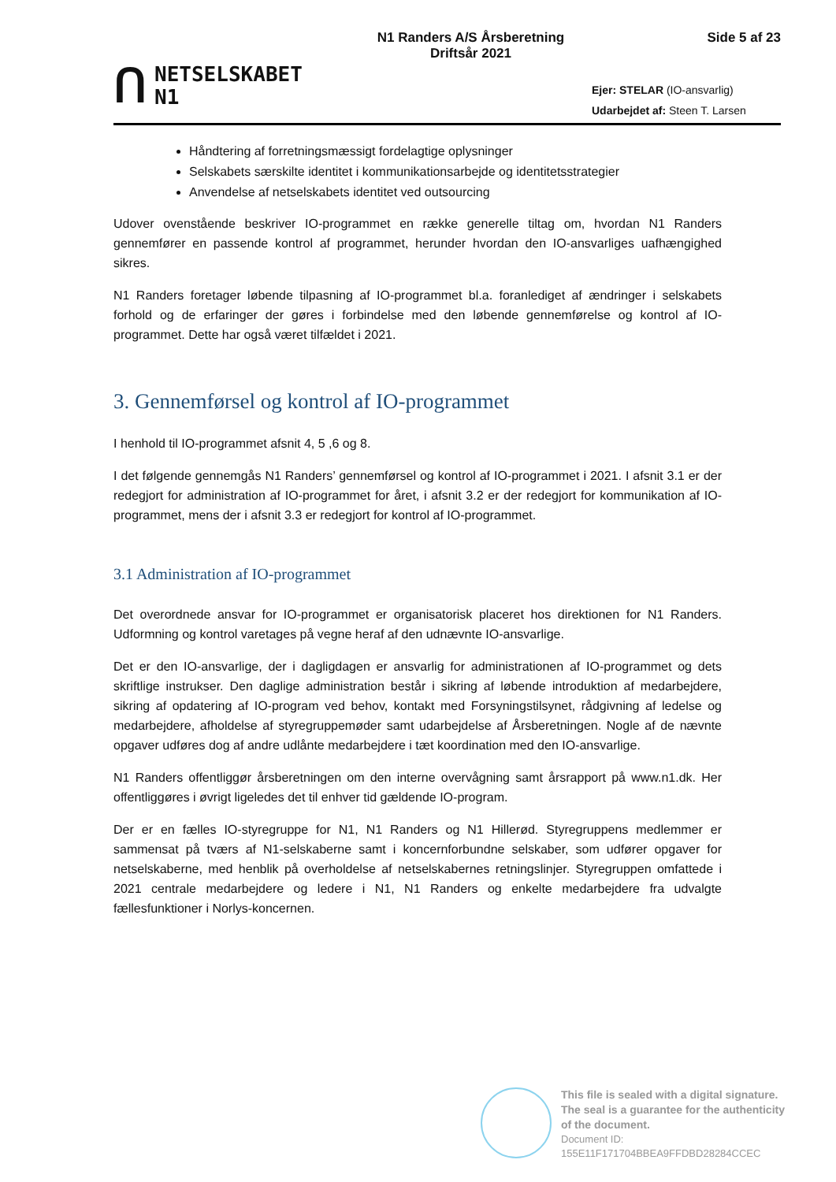ᑎ
NETSELSKABET
N1
N1 Randers A/S Årsberetning
Driftsår 2021
Side 5 af 23
Ejer: STELAR (IO-ansvarlig)
Udarbejdet af: Steen T. Larsen
Håndtering af forretningsmæssigt fordelagtige oplysninger
Selskabets særskilte identitet i kommunikationsarbejde og identitetsstrategier
Anvendelse af netselskabets identitet ved outsourcing
Udover ovenstående beskriver IO-programmet en række generelle tiltag om, hvordan N1 Randers gennemfører en passende kontrol af programmet, herunder hvordan den IO-ansvarliges uafhængighed sikres.
N1 Randers foretager løbende tilpasning af IO-programmet bl.a. foranlediget af ændringer i selskabets forhold og de erfaringer der gøres i forbindelse med den løbende gennemførelse og kontrol af IO-programmet. Dette har også været tilfældet i 2021.
3. Gennemførsel og kontrol af IO-programmet
I henhold til IO-programmet afsnit 4, 5 ,6 og 8.
I det følgende gennemgås N1 Randers’ gennemførsel og kontrol af IO-programmet i 2021. I afsnit 3.1 er der redegjort for administration af IO-programmet for året, i afsnit 3.2 er der redegjort for kommunikation af IO-programmet, mens der i afsnit 3.3 er redegjort for kontrol af IO-programmet.
3.1 Administration af IO-programmet
Det overordnede ansvar for IO-programmet er organisatorisk placeret hos direktionen for N1 Randers. Udformning og kontrol varetages på vegne heraf af den udnævnte IO-ansvarlige.
Det er den IO-ansvarlige, der i dagligdagen er ansvarlig for administrationen af IO-programmet og dets skriftlige instrukser. Den daglige administration består i sikring af løbende introduktion af medarbejdere, sikring af opdatering af IO-program ved behov, kontakt med Forsyningstilsynet, rådgivning af ledelse og medarbejdere, afholdelse af styregruppemøder samt udarbejdelse af Årsberetningen. Nogle af de nævnte opgaver udføres dog af andre udlånte medarbejdere i tæt koordination med den IO-ansvarlige.
N1 Randers offentliggør årsberetningen om den interne overvågning samt årsrapport på www.n1.dk. Her offentliggøres i øvrigt ligeledes det til enhver tid gældende IO-program.
Der er en fælles IO-styregruppe for N1, N1 Randers og N1 Hillerød. Styregruppens medlemmer er sammensat på tværs af N1-selskaberne samt i koncernforbundne selskaber, som udfører opgaver for netselskaberne, med henblik på overholdelse af netselskabernes retningslinjer. Styregruppen omfattede i 2021 centrale medarbejdere og ledere i N1, N1 Randers og enkelte medarbejdere fra udvalgte fællesfunktioner i Norlys-koncernen.
This file is sealed with a digital signature.
The seal is a guarantee for the authenticity
of the document.
Document ID:
155E11F171704BBEA9FFDBD28284CCEC